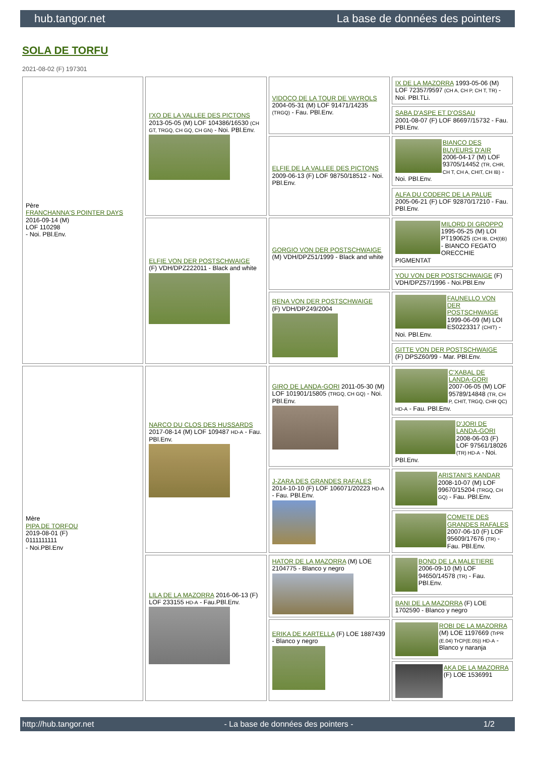hub.tangor.net La base de données des pointers
SOLA DE TORFU
2021-08-02 (F) 197301
| Père FRANCHANNA'S POINTER DAYS 2016-09-14 (M) LOF 110298 - Noi. PBl.Env. | I'XO DE LA VALLEE DES PICTONS 2013-05-05 (M) LOF 104386/16530 (CH GT, TRGQ, CH GQ, CH GN) - Noi. PBl.Env. | VIDOCQ DE LA TOUR DE VAYROLS 2004-05-31 (M) LOF 91471/14235 (TRGQ) - Fau. PBl.Env. | IX DE LA MAZORRA 1993-05-06 (M) LOF 72357/9597 (CH A, CH P, CH T, TR) - Noi. PBl.TLi. |
| | | | SABA D'ASPE ET D'OSSAU 2001-08-07 (F) LOF 86697/15732 - Fau. PBl.Env. |
| | | ELFIE DE LA VALLEE DES PICTONS 2009-06-13 (F) LOF 98750/18512 - Noi. PBl.Env. | BIANCO DES BUVEURS D'AIR 2006-04-17 (M) LOF 93705/14452 (TR, CHR, CH T, CH A, CHIT, CH IB) - Noi. PBl.Env. |
| | | | ALFA DU CODERC DE LA PALUE 2005-06-21 (F) LOF 92870/17210 - Fau. PBl.Env. |
| | ELFIE VON DER POSTSCHWAIGE (F) VDH/DPZ222011 - Black and white | GORGIO VON DER POSTSCHWAIGE (M) VDH/DPZ51/1999 - Black and white | MILORD DI GROPPO 1995-05-25 (M) LOI PT190625 (CH IB, CH(I)B) - BIANCO FEGATO ORECCHIE PIGMENTAT |
| | | | YOU VON DER POSTSCHWAIGE (F) VDH/DPZ57/1996 - Noi.PBl.Env |
| | | RENA VON DER POSTSCHWAIGE (F) VDH/DPZ49/2004 | FAUNELLO VON DER POSTSCHWAIGE 1999-06-09 (M) LOI ES0223317 (CHIT) - Noi. PBl.Env. |
| | | | GITTE VON DER POSTSCHWAIGE (F) DPSZ60/99 - Mar. PBl.Env. |
| Mère PIPA DE TORFOU 2019-08-01 (F) 0111111111 - Noi.PBl.Env | NARCO DU CLOS DES HUSSARDS 2017-08-14 (M) LOF 109487 HD-A - Fau. PBl.Env. | GIRO DE LANDA-GORI 2011-05-30 (M) LOF 101901/15805 (TRGQ, CH GQ) - Noi. PBl.Env. | C'XABAL DE LANDA-GORI 2007-06-05 (M) LOF 95789/14848 (TR, CH P, CHIT, TRGQ, CHR QC) HD-A - Fau. PBl.Env. |
| | | | D'JORI DE LANDA-GORI 2008-06-03 (F) LOF 97561/18026 (TR) HD-A - Noi. PBl.Env. |
| | | J-ZARA DES GRANDES RAFALES 2014-10-10 (F) LOF 106071/20223 HD-A - Fau. PBl.Env. | ARISTANI'S KANDAR 2008-10-07 (M) LOF 99670/15204 (TRGQ, CH GQ) - Fau. PBl.Env. |
| | | | COMETE DES GRANDES RAFALES 2007-06-10 (F) LOF 95609/17676 (TR) - Fau. PBl.Env. |
| | LILA DE LA MAZORRA 2016-06-13 (F) LOF 233155 HD-A - Fau.PBl.Env. | HATOR DE LA MAZORRA (M) LOE 2104775 - Blanco y negro | BOND DE LA MALETIERE 2006-09-10 (M) LOF 94650/14578 (TR) - Fau. PBl.Env. |
| | | | BANI DE LA MAZORRA (F) LOE 1702590 - Blanco y negro |
| | | ERIKA DE KARTELLA (F) LOE 1887439 - Blanco y negro | ROBI DE LA MAZORRA (M) LOE 1197669 (TrPR (E.04) TrCP(E.05)) HD-A - Blanco y naranja |
| | | | AKA DE LA MAZORRA (F) LOE 1536991 |
http://hub.tangor.net - La base de données des pointers - 1/2